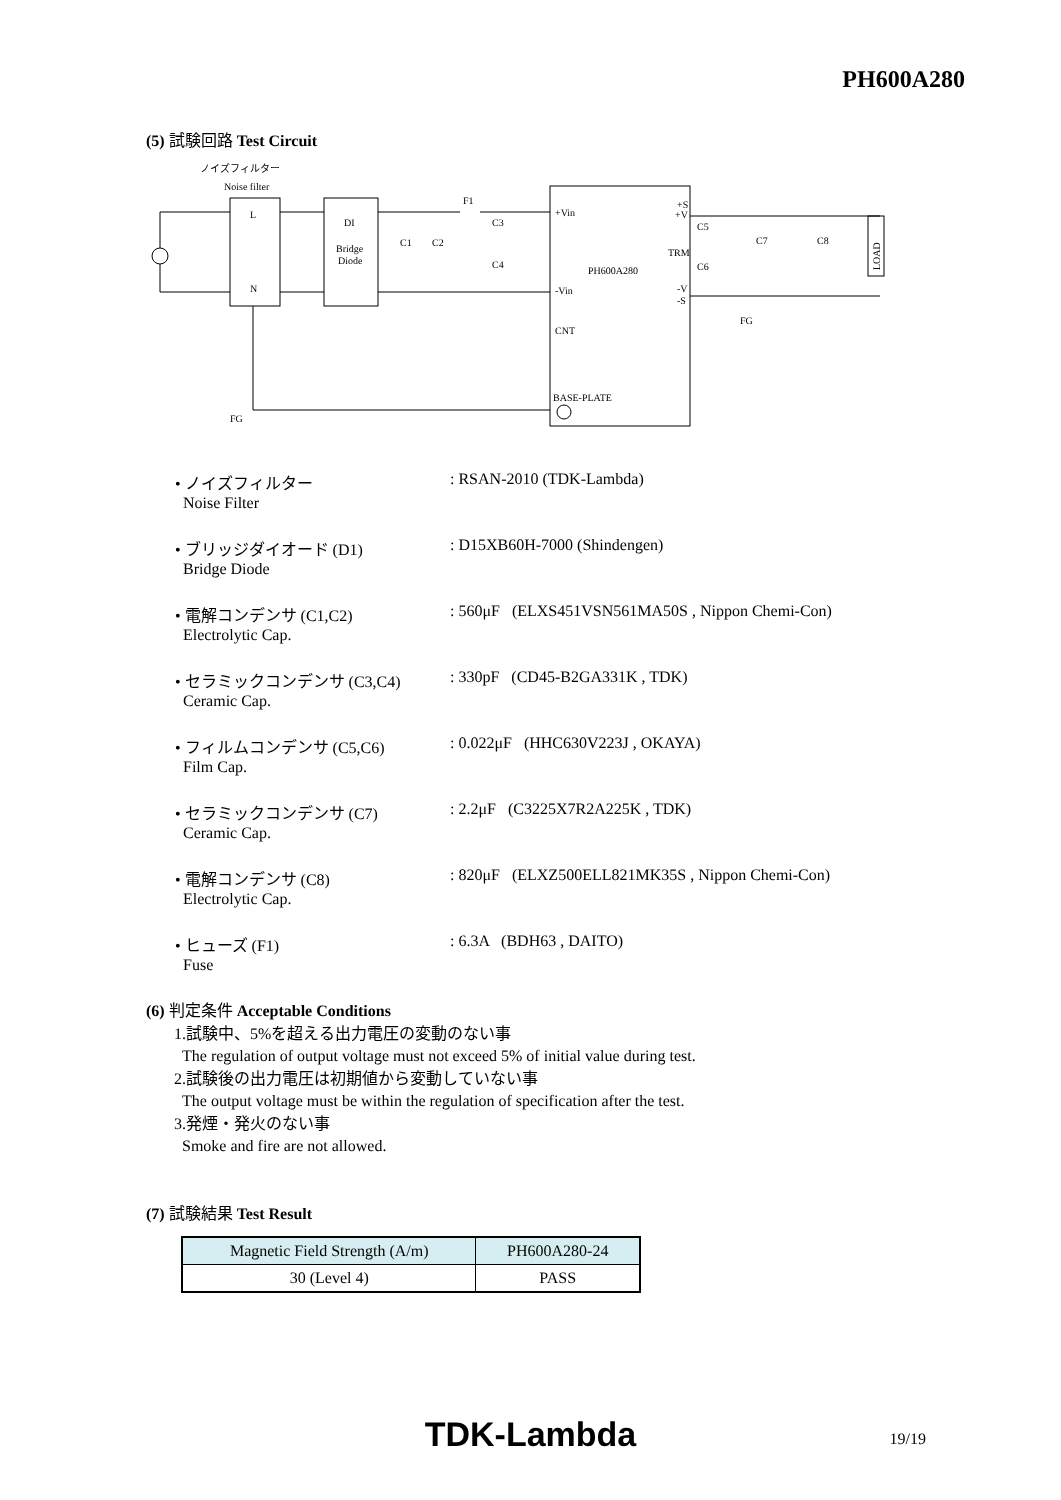PH600A280
(5) 試験回路 Test Circuit
ノイズフィルター
Noise filter
L
N
DI
Bridge
Diode
+Vin
PH600A280
-Vin
CNT
BASE-PLATE
+S
+V
TRM
-V
-S
F1
C3
C4
C1
C2
C5
C6
C7
C8
LOAD
FG
FG
• ノイズフィルター
Noise Filter
: RSAN-2010 (TDK-Lambda)
• ブリッジダイオード (D1)
Bridge Diode
: D15XB60H-7000 (Shindengen)
• 電解コンデンサ (C1,C2)
Electrolytic Cap.
: 560μF (ELXS451VSN561MA50S , Nippon Chemi-Con)
• セラミックコンデンサ (C3,C4)
Ceramic Cap.
: 330pF (CD45-B2GA331K , TDK)
• フィルムコンデンサ (C5,C6)
Film Cap.
: 0.022μF (HHC630V223J , OKAYA)
• セラミックコンデンサ (C7)
Ceramic Cap.
: 2.2μF (C3225X7R2A225K , TDK)
• 電解コンデンサ (C8)
Electrolytic Cap.
: 820μF (ELXZ500ELL821MK35S , Nippon Chemi-Con)
• ヒューズ (F1)
Fuse
: 6.3A (BDH63 , DAITO)
(6) 判定条件 Acceptable Conditions
1.試験中、5%を超える出力電圧の変動のない事
The regulation of output voltage must not exceed 5% of initial value during test.
2.試験後の出力電圧は初期値から変動していない事
The output voltage must be within the regulation of specification after the test.
3.発煙・発火のない事
Smoke and fire are not allowed.
(7) 試験結果 Test Result
| Magnetic Field Strength (A/m) | PH600A280-24 |
| --- | --- |
| 30 (Level 4) | PASS |
TDK-Lambda 19/19